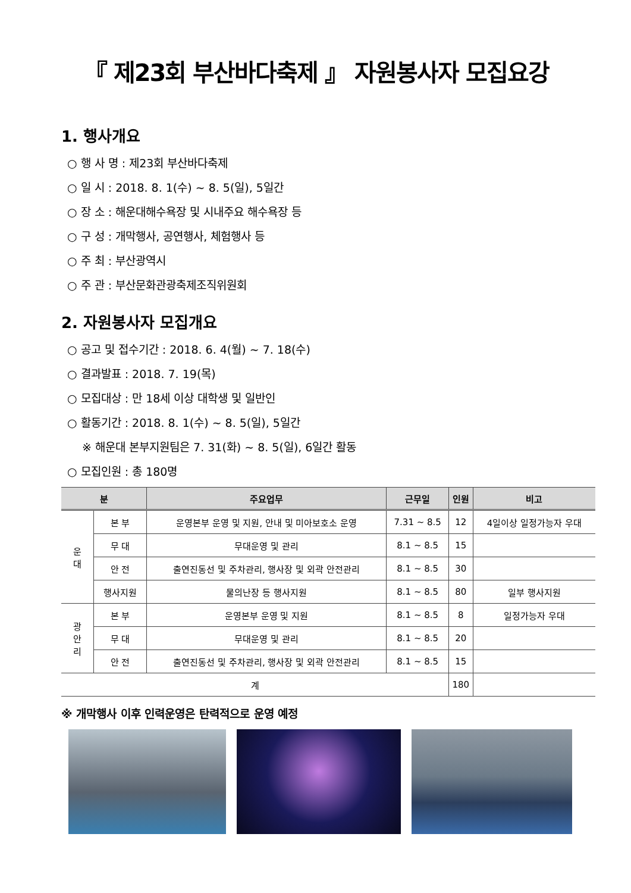『 제23회 부산바다축제 』 자원봉사자 모집요강
1. 행사개요
○ 행 사 명 : 제23회 부산바다축제
○ 일 시 : 2018. 8. 1(수) ~ 8. 5(일), 5일간
○ 장 소 : 해운대해수욕장 및 시내주요 해수욕장 등
○ 구 성 : 개막행사, 공연행사, 체험행사 등
○ 주 최 : 부산광역시
○ 주 관 : 부산문화관광축제조직위원회
2. 자원봉사자 모집개요
○ 공고 및 접수기간 : 2018. 6. 4(월) ~ 7. 18(수)
○ 결과발표 : 2018. 7. 19(목)
○ 모집대상 : 만 18세 이상 대학생 및 일반인
○ 활동기간 : 2018. 8. 1(수) ~ 8. 5(일), 5일간
※ 해운대 본부지원팀은 7. 31(화) ~ 8. 5(일), 6일간 활동
○ 모집인원 : 총 180명
| 분 | | 주요업무 | 근무일 | 인원 | 비고 |
| --- | --- | --- | --- | --- | --- |
| 운 대 | 본 부 | 운영본부 운영 및 지원, 안내 및 미아보호소 운영 | 7.31 ~ 8.5 | 12 | 4일이상 일정가능자 우대 |
| | 무 대 | 무대운영 및 관리 | 8.1 ~ 8.5 | 15 | |
| | 안 전 | 출연진동선 및 주차관리, 행사장 및 외곽 안전관리 | 8.1 ~ 8.5 | 30 | |
| | 행사지원 | 물의난장 등 행사지원 | 8.1 ~ 8.5 | 80 | 일부 행사지원 |
| 광 안 리 | 본 부 | 운영본부 운영 및 지원 | 8.1 ~ 8.5 | 8 | 일정가능자 우대 |
| | 무 대 | 무대운영 및 관리 | 8.1 ~ 8.5 | 20 | |
| | 안 전 | 출연진동선 및 주차관리, 행사장 및 외곽 안전관리 | 8.1 ~ 8.5 | 15 | |
| 계 | | | | 180 | |
※ 개막행사 이후 인력운영은 탄력적으로 운영 예정